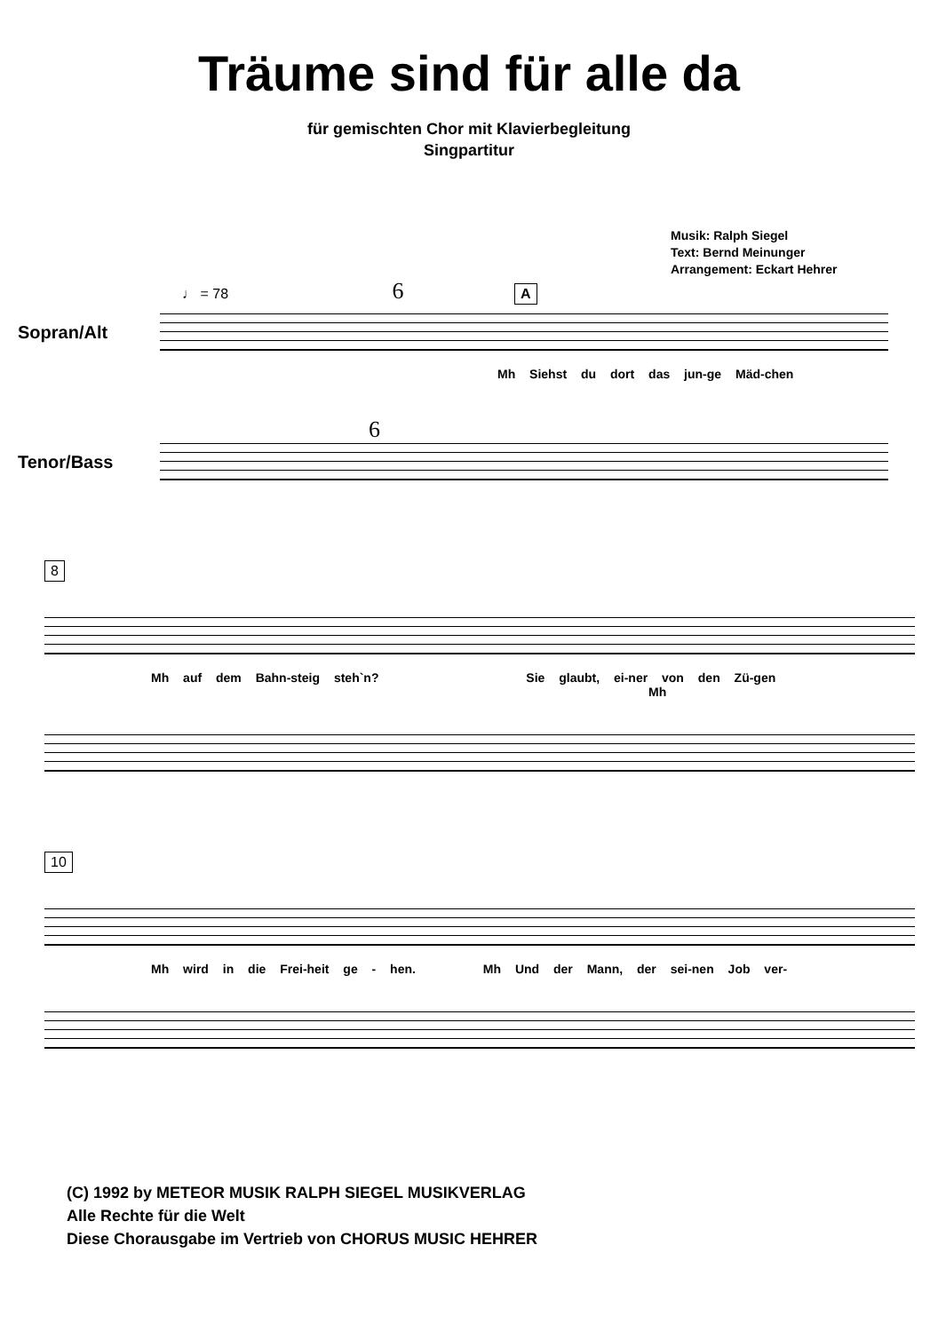Träume sind für alle da
für gemischten Chor mit Klavierbegleitung
Singpartitur
Musik: Ralph Siegel
Text: Bernd Meinunger
Arrangement: Eckart Hehrer
♩ = 78 6 A
Sopran/Alt
Mh Siehst du dort das jun-ge Mäd-chen
6
Tenor/Bass
8
Mh auf dem Bahn-steig steh`n? Sie glaubt, ei-ner von den Zü-gen
Mh
10
Mh wird in die Frei-heit ge - hen. Mh Und der Mann, der sei-nen Job ver-
(C) 1992 by METEOR MUSIK RALPH SIEGEL MUSIKVERLAG
Alle Rechte für die Welt
Diese Chorausgabe im Vertrieb von CHORUS MUSIC HEHRER